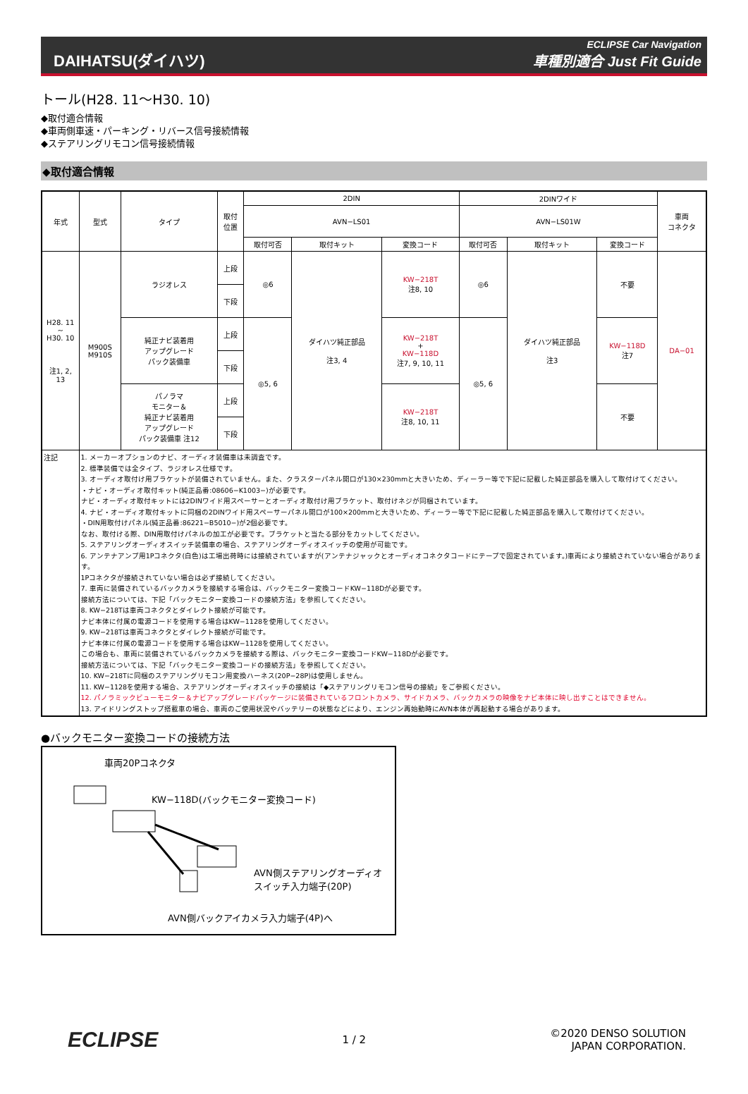DAIHATSU(ダイハツ)
ECLIPSE Car Navigation
車種別適合 Just Fit Guide
トール(H28. 11～H30. 10)
◆取付適合情報
◆車両側車速・パーキング・リバース信号接続情報
◆ステアリングリモコン信号接続情報
◆取付適合情報
| 年式 | 型式 | タイプ | 取付 位置 | 2DIN | | | 2DINワイド | | | 車両 コネクタ |
| --- | --- | --- | --- | --- | --- | --- | --- | --- | --- | --- |
| | | | | AVN−LS01 | | | AVN−LS01W | | | |
| | | | | 取付可否 | 取付キット | 変換コード | 取付可否 | 取付キット | 変換コード | |
| H28. 11 ~ H30. 10 注1, 2, 13 | M900S M910S | ラジオレス | 上段 | ◎6 | ダイハツ純正部品 注3, 4 | KW−218T 注8, 10 | ◎6 | ダイハツ純正部品 注3 | 不要 | DA−01 |
| | | | 下段 | | | | | | | |
| | | 純正ナビ装着用 アップグレード パック装備車 | 上段 | ◎5, 6 | | KW−218T + KW−118D 注7, 9, 10, 11 | ◎5, 6 | | KW−118D 注7 | |
| | | | 下段 | | | | | | | |
| | | パノラマ モニター＆ 純正ナビ装着用 アップグレード パック装備車 注12 | 上段 | | | KW−218T 注8, 10, 11 | | | 不要 | |
| | | | 下段 | | | | | | | |
| 注記 | 1. メーカーオプションのナビ、オーディオ装備車は未調査です。 2. 標準装備では全タイプ、ラジオレス仕様です。 3. オーディオ取付け用ブラケットが装備されていません。また、クラスターパネル開口が130×230mmと大きいため、ディーラー等で下記に記載した純正部品を購入して取付けてください。 ・ナビ・オーディオ取付キット(純正品番:08606−K1003−)が必要です。 ナビ・オーディオ取付キットには2DINワイド用スペーサーとオーディオ取付け用ブラケット、取付けネジが同梱されています。 4. ナビ・オーディオ取付キットに同梱の2DINワイド用スペーサーパネル開口が100×200mmと大きいため、ディーラー等で下記に記載した純正部品を購入して取付けてください。 ・DIN用取付けパネル(純正品番:86221−B5010−)が2個必要です。 なお、取付ける際、DIN用取付けパネルの加工が必要です。ブラケットと当たる部分をカットしてください。 5. ステアリングオーディオスイッチ装備車の場合、ステアリングオーディオスイッチの使用が可能です。 6. アンテナアンプ用1Pコネクタ(白色)は工場出荷時には接続されていますが(アンテナジャックとオーディオコネクタコードにテープで固定されています。)車両により接続されていない場合があります。 1Pコネクタが接続されていない場合は必ず接続してください。 7. 車両に装備されているバックカメラを接続する場合は、バックモニター変換コードKW−118Dが必要です。 接続方法については、下記「バックモニター変換コードの接続方法」を参照してください。 8. KW−218Tは車両コネクタとダイレクト接続が可能です。 ナビ本体に付属の電源コードを使用する場合はKW−1128を使用してください。 9. KW−218Tは車両コネクタとダイレクト接続が可能です。 ナビ本体に付属の電源コードを使用する場合はKW−1128を使用してください。 この場合も、車両に装備されているバックカメラを接続する際は、バックモニター変換コードKW−118Dが必要です。 接続方法については、下記「バックモニター変換コードの接続方法」を参照してください。 10. KW−218Tに同梱のステアリングリモコン用変換ハーネス(20P−28P)は使用しません。 11. KW−1128を使用する場合、ステアリングオーディオスイッチの接続は「◆ステアリングリモコン信号の接続」をご参照ください。 12. パノラミックビューモニター＆ナビアップグレードパッケージに装備されているフロントカメラ、サイドカメラ、バックカメラの映像をナビ本体に映し出すことはできません。 13. アイドリングストップ搭載車の場合、車両のご使用状況やバッテリーの状態などにより、エンジン再始動時にAVN本体が再起動する場合があります。 | | | | | | | | | |
●バックモニター変換コードの接続方法
車両20Pコネクタ
KW−118D(バックモニター変換コード)
AVN側ステアリングオーディオ
スイッチ入力端子(20P)
AVN側バックアイカメラ入力端子(4P)へ
ECLIPSE
1 / 2
©2020 DENSO SOLUTION
JAPAN CORPORATION.